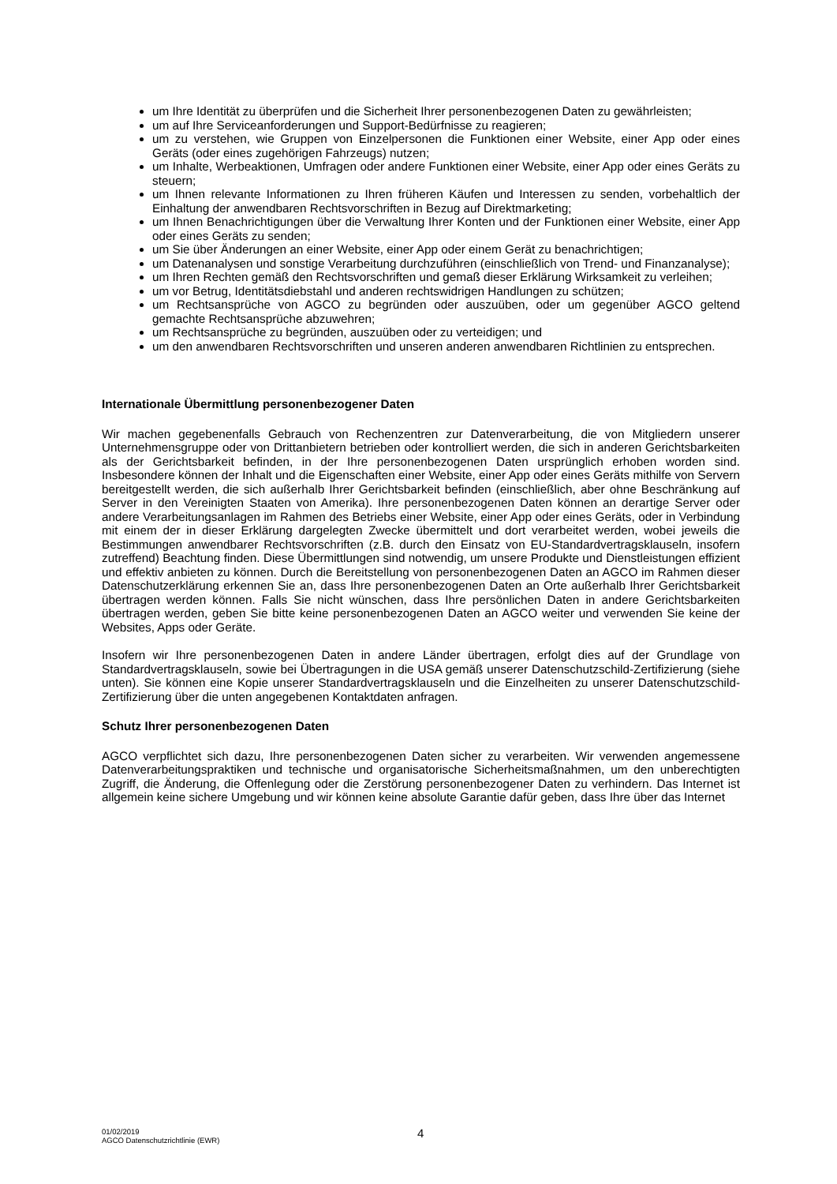um Ihre Identität zu überprüfen und die Sicherheit Ihrer personenbezogenen Daten zu gewährleisten;
um auf Ihre Serviceanforderungen und Support-Bedürfnisse zu reagieren;
um zu verstehen, wie Gruppen von Einzelpersonen die Funktionen einer Website, einer App oder eines Geräts (oder eines zugehörigen Fahrzeugs) nutzen;
um Inhalte, Werbeaktionen, Umfragen oder andere Funktionen einer Website, einer App oder eines Geräts zu steuern;
um Ihnen relevante Informationen zu Ihren früheren Käufen und Interessen zu senden, vorbehaltlich der Einhaltung der anwendbaren Rechtsvorschriften in Bezug auf Direktmarketing;
um Ihnen Benachrichtigungen über die Verwaltung Ihrer Konten und der Funktionen einer Website, einer App oder eines Geräts zu senden;
um Sie über Änderungen an einer Website, einer App oder einem Gerät zu benachrichtigen;
um Datenanalysen und sonstige Verarbeitung durchzuführen (einschließlich von Trend- und Finanzanalyse);
um Ihren Rechten gemäß den Rechtsvorschriften und gemaß dieser Erklärung Wirksamkeit zu verleihen;
um vor Betrug, Identitätsdiebstahl und anderen rechtswidrigen Handlungen zu schützen;
um Rechtsansprüche von AGCO zu begründen oder auszuüben, oder um gegenüber AGCO geltend gemachte Rechtsansprüche abzuwehren;
um Rechtsansprüche zu begründen, auszuüben oder zu verteidigen; und
um den anwendbaren Rechtsvorschriften und unseren anderen anwendbaren Richtlinien zu entsprechen.
Internationale Übermittlung personenbezogener Daten
Wir machen gegebenenfalls Gebrauch von Rechenzentren zur Datenverarbeitung, die von Mitgliedern unserer Unternehmensgruppe oder von Drittanbietern betrieben oder kontrolliert werden, die sich in anderen Gerichtsbarkeiten als der Gerichtsbarkeit befinden, in der Ihre personenbezogenen Daten ursprünglich erhoben worden sind. Insbesondere können der Inhalt und die Eigenschaften einer Website, einer App oder eines Geräts mithilfe von Servern bereitgestellt werden, die sich außerhalb Ihrer Gerichtsbarkeit befinden (einschließlich, aber ohne Beschränkung auf Server in den Vereinigten Staaten von Amerika). Ihre personenbezogenen Daten können an derartige Server oder andere Verarbeitungsanlagen im Rahmen des Betriebs einer Website, einer App oder eines Geräts, oder in Verbindung mit einem der in dieser Erklärung dargelegten Zwecke übermittelt und dort verarbeitet werden, wobei jeweils die Bestimmungen anwendbarer Rechtsvorschriften (z.B. durch den Einsatz von EU-Standardvertragsklauseln, insofern zutreffend) Beachtung finden. Diese Übermittlungen sind notwendig, um unsere Produkte und Dienstleistungen effizient und effektiv anbieten zu können. Durch die Bereitstellung von personenbezogenen Daten an AGCO im Rahmen dieser Datenschutzerklärung erkennen Sie an, dass Ihre personenbezogenen Daten an Orte außerhalb Ihrer Gerichtsbarkeit übertragen werden können. Falls Sie nicht wünschen, dass Ihre persönlichen Daten in andere Gerichtsbarkeiten übertragen werden, geben Sie bitte keine personenbezogenen Daten an AGCO weiter und verwenden Sie keine der Websites, Apps oder Geräte.
Insofern wir Ihre personenbezogenen Daten in andere Länder übertragen, erfolgt dies auf der Grundlage von Standardvertragsklauseln, sowie bei Übertragungen in die USA gemäß unserer Datenschutzschild-Zertifizierung (siehe unten). Sie können eine Kopie unserer Standardvertragsklauseln und die Einzelheiten zu unserer Datenschutzschild-Zertifizierung über die unten angegebenen Kontaktdaten anfragen.
Schutz Ihrer personenbezogenen Daten
AGCO verpflichtet sich dazu, Ihre personenbezogenen Daten sicher zu verarbeiten. Wir verwenden angemessene Datenverarbeitungspraktiken und technische und organisatorische Sicherheitsmaßnahmen, um den unberechtigten Zugriff, die Änderung, die Offenlegung oder die Zerstörung personenbezogener Daten zu verhindern. Das Internet ist allgemein keine sichere Umgebung und wir können keine absolute Garantie dafür geben, dass Ihre über das Internet
01/02/2019
AGCO Datenschutzrichtlinie (EWR)
4